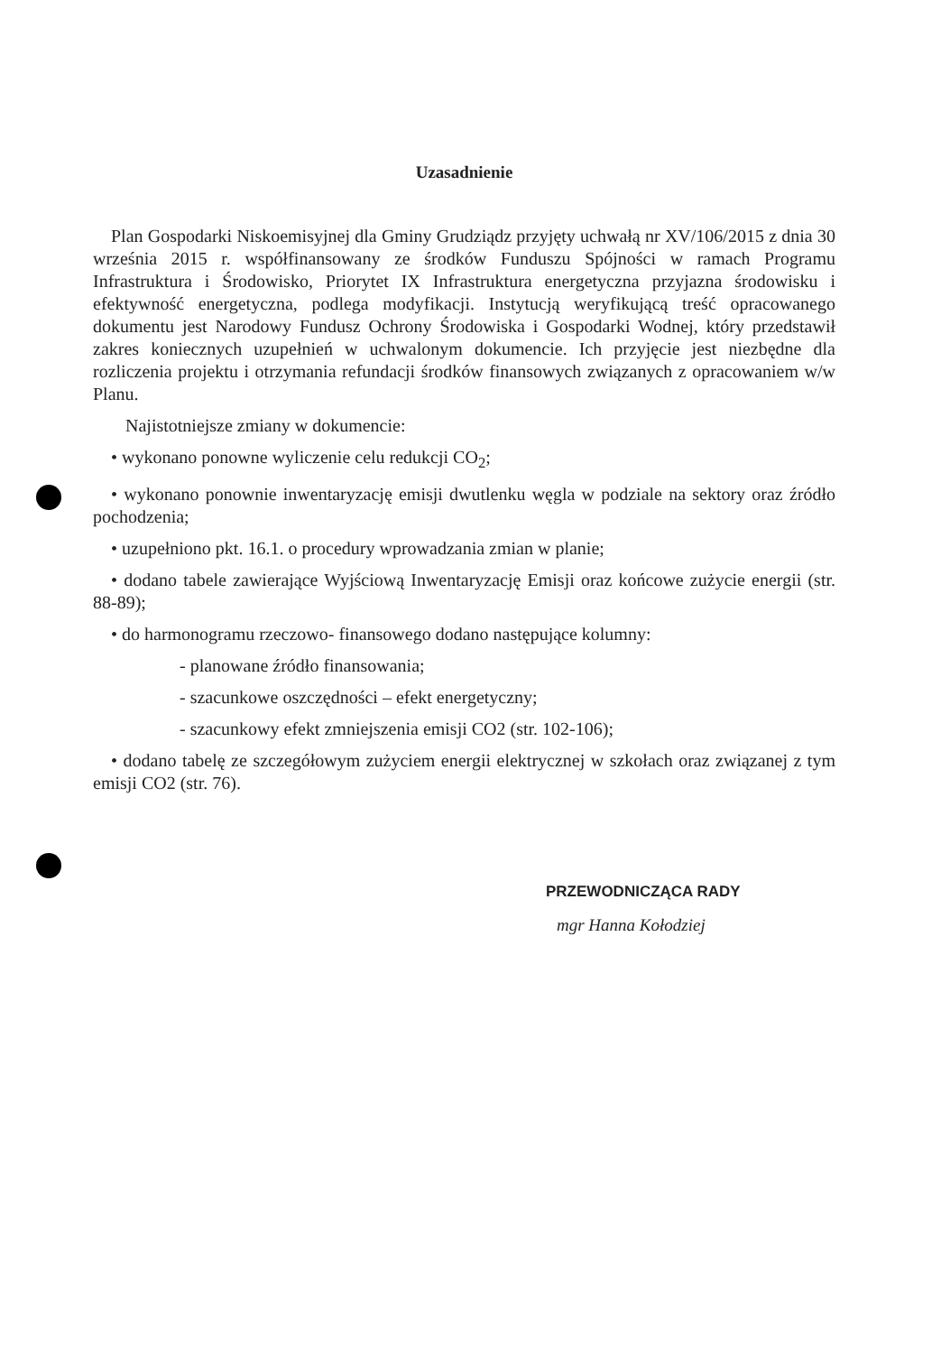Uzasadnienie
Plan Gospodarki Niskoemisyjnej dla Gminy Grudziądz przyjęty uchwałą nr XV/106/2015 z dnia 30 września 2015 r. współfinansowany ze środków Funduszu Spójności w ramach Programu Infrastruktura i Środowisko, Priorytet IX Infrastruktura energetyczna przyjazna środowisku i efektywność energetyczna, podlega modyfikacji. Instytucją weryfikującą treść opracowanego dokumentu jest Narodowy Fundusz Ochrony Środowiska i Gospodarki Wodnej, który przedstawił zakres koniecznych uzupełnień w uchwalonym dokumencie. Ich przyjęcie jest niezbędne dla rozliczenia projektu i otrzymania refundacji środków finansowych związanych z opracowaniem w/w Planu.
Najistotniejsze zmiany w dokumencie:
• wykonano ponowne wyliczenie celu redukcji CO<sub>2</sub>;
• wykonano ponownie inwentaryzację emisji dwutlenku węgla w podziale na sektory oraz źródło pochodzenia;
• uzupełniono pkt. 16.1. o procedury wprowadzania zmian w planie;
• dodano tabele zawierające Wyjściową Inwentaryzację Emisji oraz końcowe zużycie energii (str. 88-89);
• do harmonogramu rzeczowo- finansowego dodano następujące kolumny:
- planowane źródło finansowania;
- szacunkowe oszczędności – efekt energetyczny;
- szacunkowy efekt zmniejszenia emisji CO2 (str. 102-106);
• dodano tabelę ze szczegółowym zużyciem energii elektrycznej w szkołach oraz związanej z tym emisji CO2 (str. 76).
PRZEWODNICZĄCA RADY
mgr Hanna Kołodziej